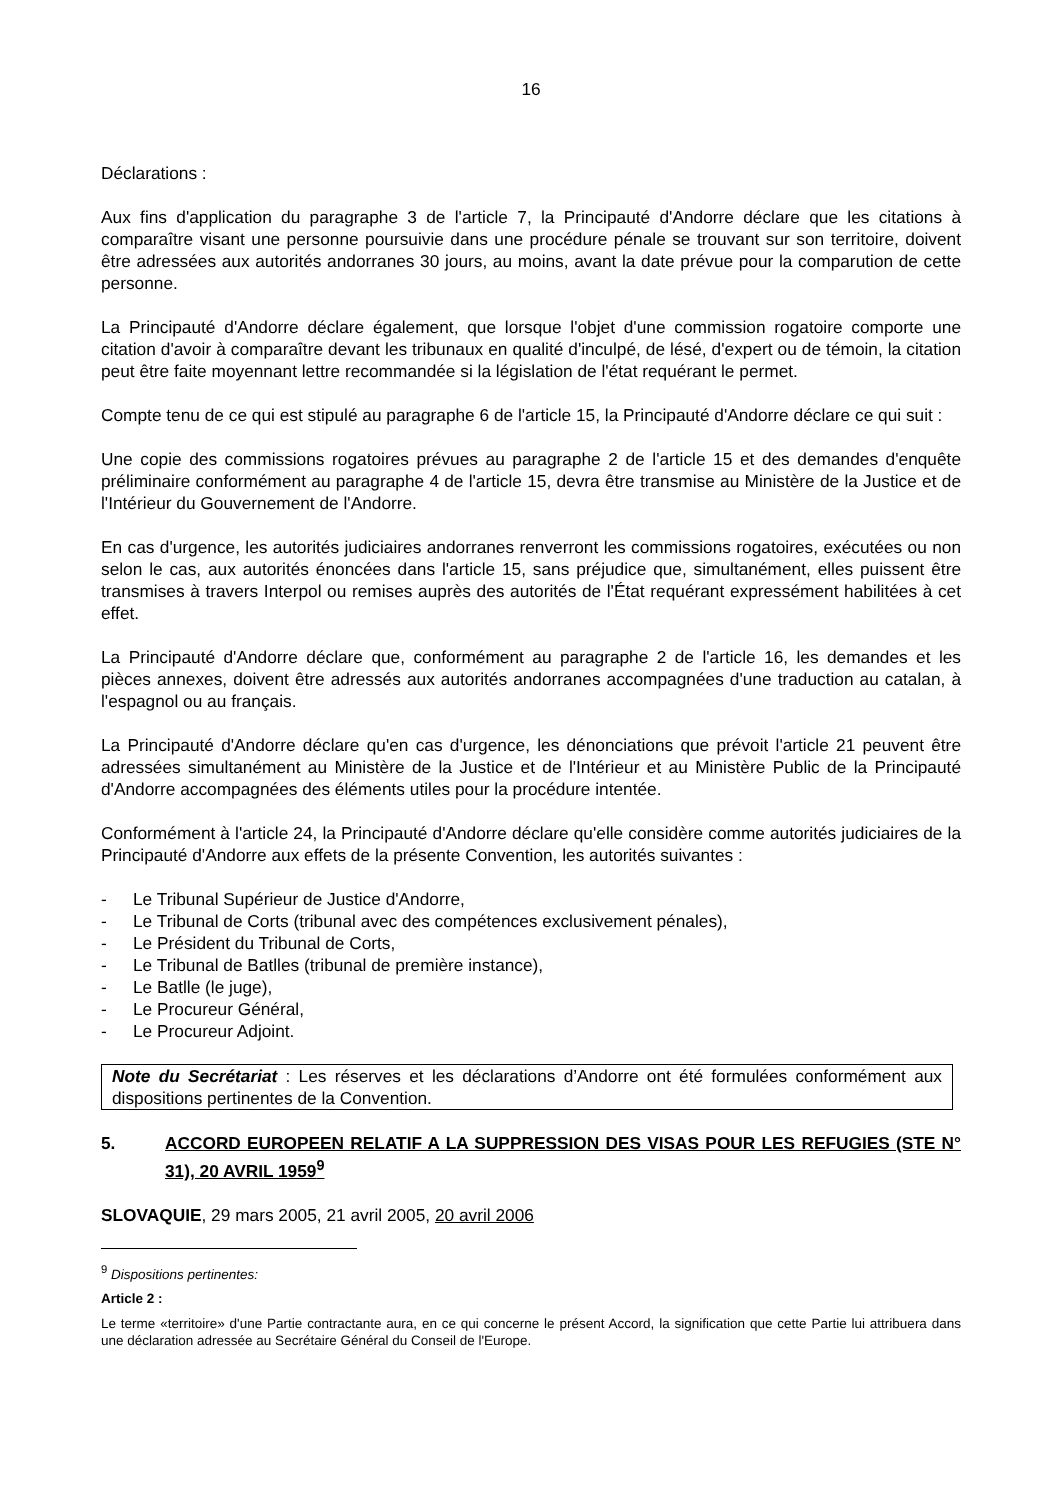16
Déclarations :
Aux fins d'application du paragraphe 3 de l'article 7, la Principauté d'Andorre déclare que les citations à comparaître visant une personne poursuivie dans une procédure pénale se trouvant sur son territoire, doivent être adressées aux autorités andorranes 30 jours, au moins, avant la date prévue pour la comparution de cette personne.
La Principauté d'Andorre déclare également, que lorsque l'objet d'une commission rogatoire comporte une citation d'avoir à comparaître devant les tribunaux en qualité d'inculpé, de lésé, d'expert ou de témoin, la citation peut être faite moyennant lettre recommandée si la législation de l'état requérant le permet.
Compte tenu de ce qui est stipulé au paragraphe 6 de l'article 15, la Principauté d'Andorre déclare ce qui suit :
Une copie des commissions rogatoires prévues au paragraphe 2 de l'article 15 et des demandes d'enquête préliminaire conformément au paragraphe 4 de l'article 15, devra être transmise au Ministère de la Justice et de l'Intérieur du Gouvernement de l'Andorre.
En cas d'urgence, les autorités judiciaires andorranes renverront les commissions rogatoires, exécutées ou non selon le cas, aux autorités énoncées dans l'article 15, sans préjudice que, simultanément, elles puissent être transmises à travers Interpol ou remises auprès des autorités de l'État requérant expressément habilitées à cet effet.
La Principauté d'Andorre déclare que, conformément au paragraphe 2 de l'article 16, les demandes et les pièces annexes, doivent être adressés aux autorités andorranes accompagnées d'une traduction au catalan, à l'espagnol ou au français.
La Principauté d'Andorre déclare qu'en cas d'urgence, les dénonciations que prévoit l'article 21 peuvent être adressées simultanément au Ministère de la Justice et de l'Intérieur et au Ministère Public de la Principauté d'Andorre accompagnées des éléments utiles pour la procédure intentée.
Conformément à l'article 24, la Principauté d'Andorre déclare qu'elle considère comme autorités judiciaires de la Principauté d'Andorre aux effets de la présente Convention, les autorités suivantes :
- Le Tribunal Supérieur de Justice d'Andorre,
- Le Tribunal de Corts (tribunal avec des compétences exclusivement pénales),
- Le Président du Tribunal de Corts,
- Le Tribunal de Batlles (tribunal de première instance),
- Le Batlle (le juge),
- Le Procureur Général,
- Le Procureur Adjoint.
Note du Secrétariat : Les réserves et les déclarations d’Andorre ont été formulées conformément aux dispositions pertinentes de la Convention.
5. ACCORD EUROPEEN RELATIF A LA SUPPRESSION DES VISAS POUR LES REFUGIES (STE N° 31), 20 AVRIL 1959<sup>9</sup>
SLOVAQUIE, 29 mars 2005, 21 avril 2005, 20 avril 2006
<sup>9</sup> Dispositions pertinentes:
Article 2 :
Le terme «territoire» d'une Partie contractante aura, en ce qui concerne le présent Accord, la signification que cette Partie lui attribuera dans une déclaration adressée au Secrétaire Général du Conseil de l'Europe.